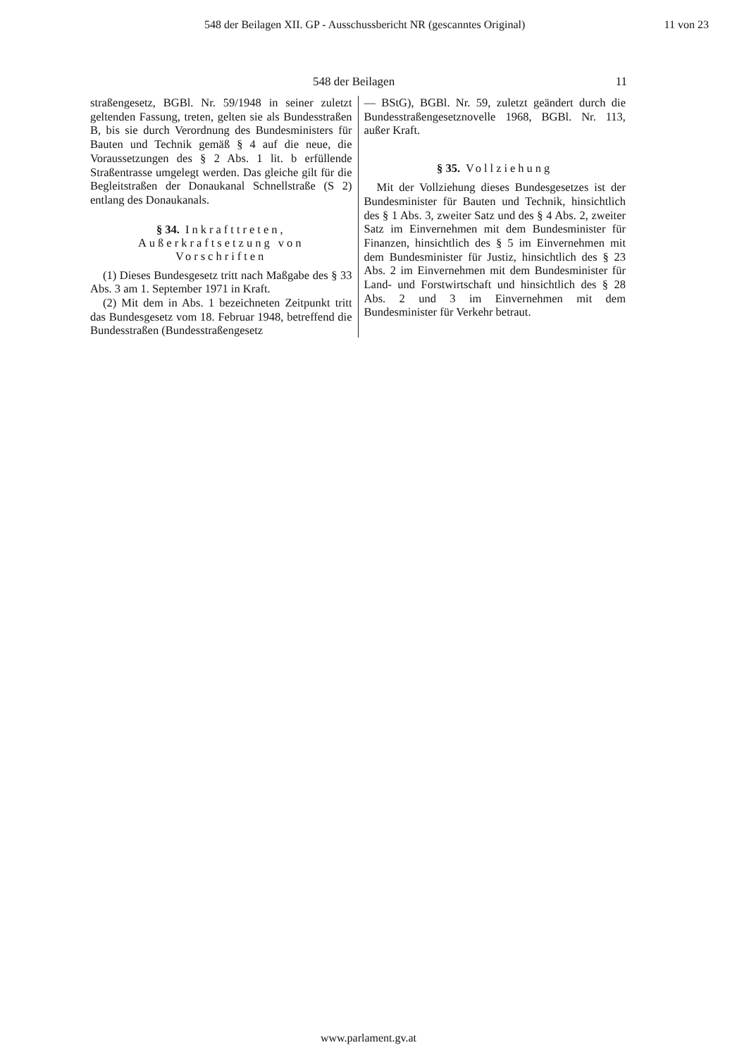548 der Beilagen XII. GP - Ausschussbericht NR (gescanntes Original) 11 von 23
548 der Beilagen 11
straßengesetz, BGBl. Nr. 59/1948 in seiner zuletzt geltenden Fassung, treten, gelten sie als Bundesstraßen B, bis sie durch Verordnung des Bundesministers für Bauten und Technik gemäß § 4 auf die neue, die Voraussetzungen des § 2 Abs. 1 lit. b erfüllende Straßentrasse umgelegt werden. Das gleiche gilt für die Begleitstraßen der Donaukanal Schnellstraße (S 2) entlang des Donaukanals.
§ 34. Inkrafttreten, Außerkraftsetzung von Vorschriften
(1) Dieses Bundesgesetz tritt nach Maßgabe des § 33 Abs. 3 am 1. September 1971 in Kraft.
(2) Mit dem in Abs. 1 bezeichneten Zeitpunkt tritt das Bundesgesetz vom 18. Februar 1948, betreffend die Bundesstraßen (Bundesstraßengesetz
— BStG), BGBl. Nr. 59, zuletzt geändert durch die Bundesstraßengesetznovelle 1968, BGBl. Nr. 113, außer Kraft.
§ 35. Vollziehung
Mit der Vollziehung dieses Bundesgesetzes ist der Bundesminister für Bauten und Technik, hinsichtlich des § 1 Abs. 3, zweiter Satz und des § 4 Abs. 2, zweiter Satz im Einvernehmen mit dem Bundesminister für Finanzen, hinsichtlich des § 5 im Einvernehmen mit dem Bundesminister für Justiz, hinsichtlich des § 23 Abs. 2 im Einvernehmen mit dem Bundesminister für Land- und Forstwirtschaft und hinsichtlich des § 28 Abs. 2 und 3 im Einvernehmen mit dem Bundesminister für Verkehr betraut.
www.parlament.gv.at